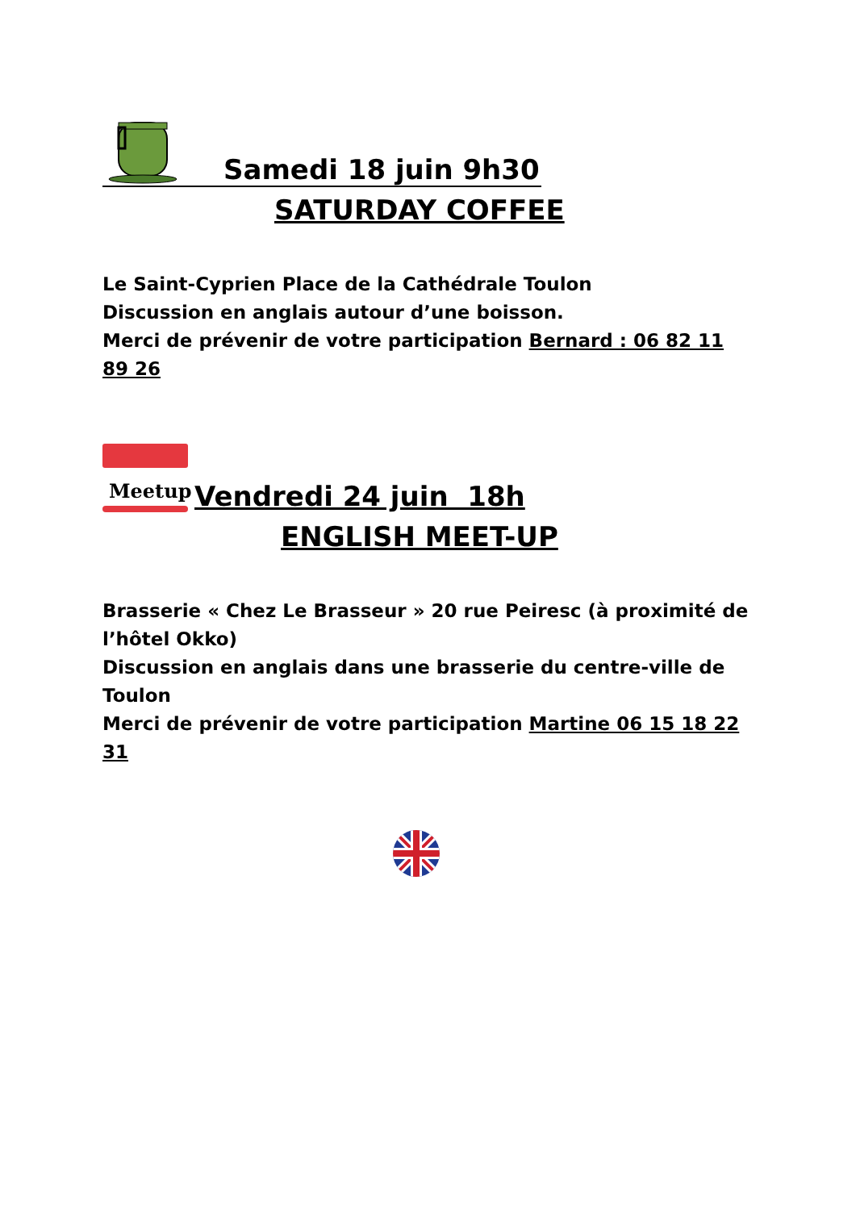Samedi 18 juin 9h30
SATURDAY COFFEE
Le Saint-Cyprien Place de la Cathédrale Toulon
Discussion en anglais autour d’une boisson.
Merci de prévenir de votre participation Bernard : 06 82 11 89 26
Meetup
Vendredi 24 juin 18h
ENGLISH MEET-UP
Brasserie « Chez Le Brasseur » 20 rue Peiresc (à proximité de l’hôtel Okko)
Discussion en anglais dans une brasserie du centre-ville de Toulon
Merci de prévenir de votre participation Martine 06 15 18 22 31